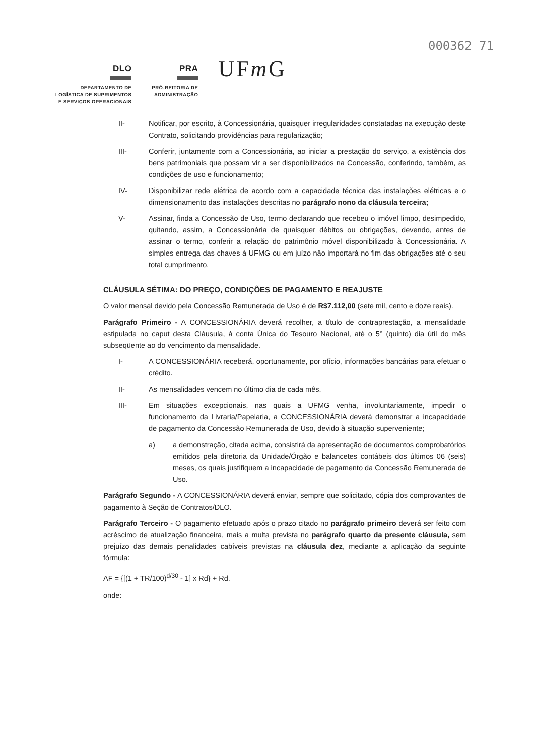000362 71
DLO
DEPARTAMENTO DE
LOGÍSTICA DE SUPRIMENTOS
E SERVIÇOS OPERACIONAIS
PRA
PRÓ-REITORIA DE
ADMINISTRAÇÃO
UFm G
II- Notificar, por escrito, à Concessionária, quaisquer irregularidades constatadas na execução deste Contrato, solicitando providências para regularização;
III- Conferir, juntamente com a Concessionária, ao iniciar a prestação do serviço, a existência dos bens patrimoniais que possam vir a ser disponibilizados na Concessão, conferindo, também, as condições de uso e funcionamento;
IV- Disponibilizar rede elétrica de acordo com a capacidade técnica das instalações elétricas e o dimensionamento das instalações descritas no parágrafo nono da cláusula terceira;
V- Assinar, finda a Concessão de Uso, termo declarando que recebeu o imóvel limpo, desimpedido, quitando, assim, a Concessionária de quaisquer débitos ou obrigações, devendo, antes de assinar o termo, conferir a relação do patrimônio móvel disponibilizado à Concessionária. A simples entrega das chaves à UFMG ou em juízo não importará no fim das obrigações até o seu total cumprimento.
CLÁUSULA SÉTIMA: DO PREÇO, CONDIÇÕES DE PAGAMENTO E REAJUSTE
O valor mensal devido pela Concessão Remunerada de Uso é de R$7.112,00 (sete mil, cento e doze reais).
Parágrafo Primeiro - A CONCESSIONÁRIA deverá recolher, a título de contraprestação, a mensalidade estipulada no caput desta Cláusula, à conta Única do Tesouro Nacional, até o 5° (quinto) dia útil do mês subseqüente ao do vencimento da mensalidade.
I- A CONCESSIONÁRIA receberá, oportunamente, por ofício, informações bancárias para efetuar o crédito.
II- As mensalidades vencem no último dia de cada mês.
III- Em situações excepcionais, nas quais a UFMG venha, involuntariamente, impedir o funcionamento da Livraria/Papelaria, a CONCESSIONÁRIA deverá demonstrar a incapacidade de pagamento da Concessão Remunerada de Uso, devido à situação superveniente;
a) a demonstração, citada acima, consistirá da apresentação de documentos comprobatórios emitidos pela diretoria da Unidade/Órgão e balancetes contábeis dos últimos 06 (seis) meses, os quais justifiquem a incapacidade de pagamento da Concessão Remunerada de Uso.
Parágrafo Segundo - A CONCESSIONÁRIA deverá enviar, sempre que solicitado, cópia dos comprovantes de pagamento à Seção de Contratos/DLO.
Parágrafo Terceiro - O pagamento efetuado após o prazo citado no parágrafo primeiro deverá ser feito com acréscimo de atualização financeira, mais a multa prevista no parágrafo quarto da presente cláusula, sem prejuízo das demais penalidades cabíveis previstas na cláusula dez, mediante a aplicação da seguinte fórmula:
AF = {[(1 + TR/100)<sup>d/30</sup> - 1] x Rd} + Rd.
onde: